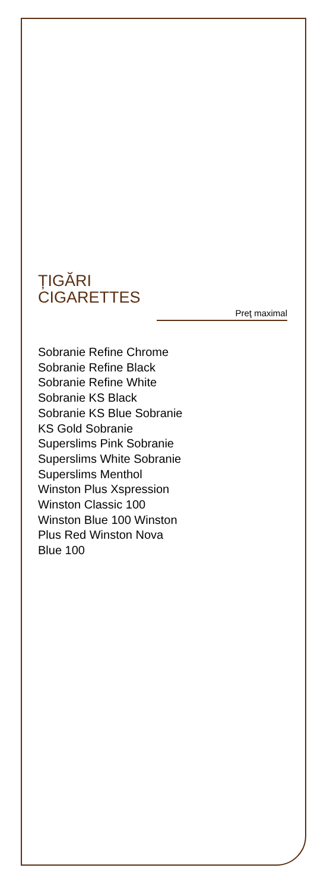ȚIGĂRI
CIGARETTES
Preţ maximal
Sobranie Refine Chrome
Sobranie Refine Black
Sobranie Refine White
Sobranie KS Black
Sobranie KS Blue Sobranie
KS Gold Sobranie
Superslims Pink Sobranie
Superslims White Sobranie
Superslims Menthol
Winston Plus Xspression
Winston Classic 100
Winston Blue 100 Winston
Plus Red Winston Nova
Blue 100